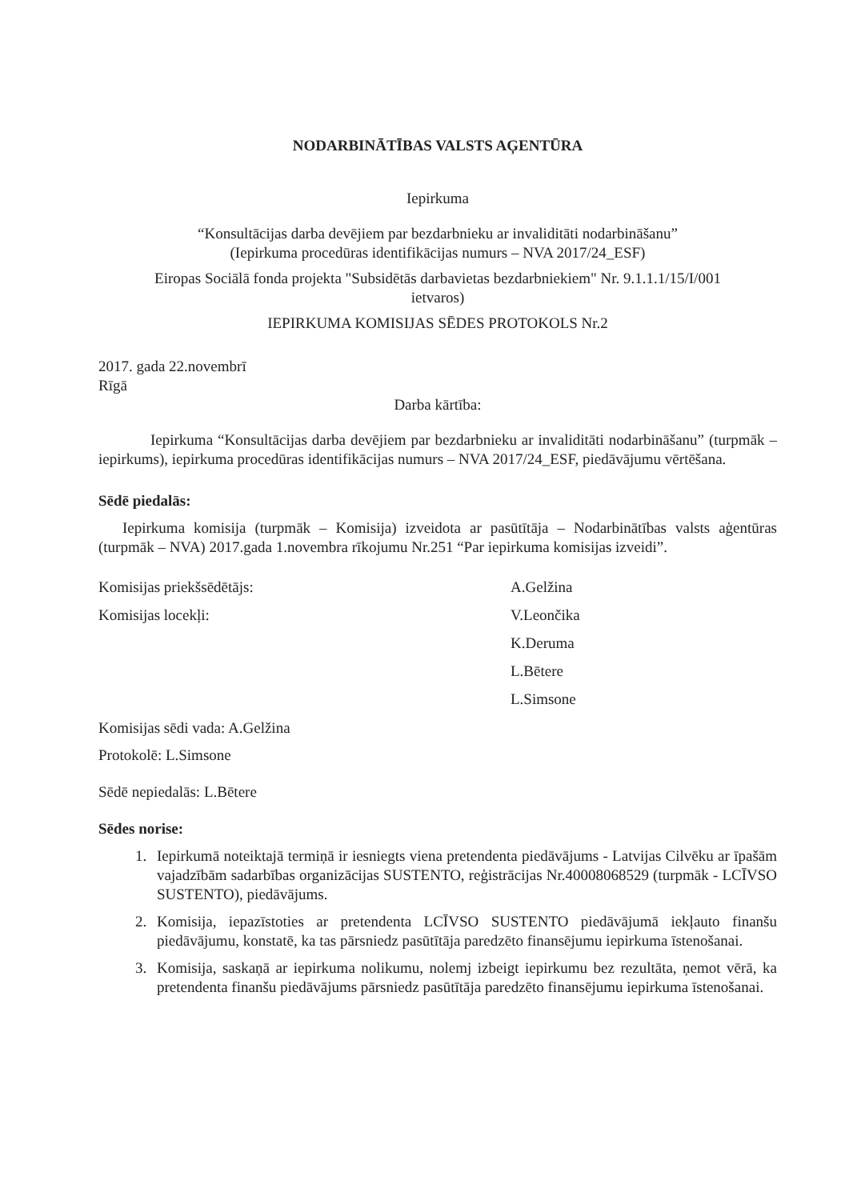NODARBINĀTĪBAS VALSTS AĢENTŪRA
Iepirkuma
“Konsultācijas darba devējiem par bezdarbnieku ar invaliditāti nodarbināšanu”
(Iepirkuma procedūras identifikācijas numurs – NVA 2017/24_ESF)
Eiropas Sociālā fonda projekta "Subsidētās darbavietas bezdarbniekiem" Nr. 9.1.1.1/15/I/001
ietvaros)
IEPIRKUMA KOMISIJAS SĒDES PROTOKOLS Nr.2
2017. gada 22.novembrī
Rīgā
Darba kārtība:
Iepirkuma “Konsultācijas darba devējiem par bezdarbnieku ar invaliditāti nodarbināšanu” (turpmāk – iepirkums), iepirkuma procedūras identifikācijas numurs – NVA 2017/24_ESF, piedāvājumu vērtēšana.
Sēdē piedalās:
Iepirkuma komisija (turpmāk – Komisija) izveidota ar pasūtītāja – Nodarbinātības valsts aģentūras (turpmāk – NVA) 2017.gada 1.novembra rīkojumu Nr.251 “Par iepirkuma komisijas izveidi”.
Komisijas priekšsēdētājs: A.Gelžina
Komisijas locekļi: V.Leončika
K.Deruma
L.Bētere
L.Simsone
Komisijas sēdi vada: A.Gelžina
Protokolē: L.Simsone
Sēdē nepiedalās: L.Bētere
Sēdes norise:
1. Iepirkumā noteiktajā termiņā ir iesniegts viena pretendenta piedāvājums - Latvijas Cilvēku ar īpašām vajadzībām sadarbības organizācijas SUSTENTO, reģistrācijas Nr.40008068529 (turpmāk - LCĪVSO SUSTENTO), piedāvājums.
2. Komisija, iepazīstoties ar pretendenta LCĪVSO SUSTENTO piedāvājumā iekļauto finanšu piedāvājumu, konstatē, ka tas pārsniedz pasūtītāja paredzēto finansējumu iepirkuma īstenošanai.
3. Komisija, saskaņā ar iepirkuma nolikumu, nolemj izbeigt iepirkumu bez rezultāta, ņemot vērā, ka pretendenta finanšu piedāvājums pārsniedz pasūtītāja paredzēto finansējumu iepirkuma īstenošanai.